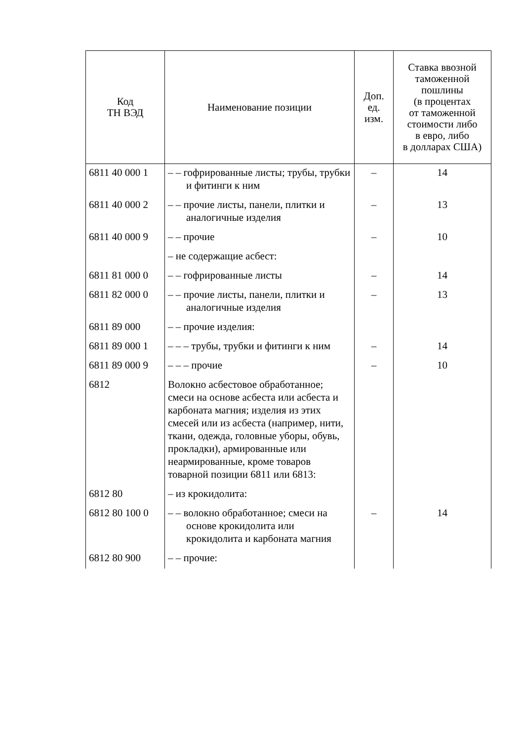| Код ТН ВЭД | Наименование позиции | Доп. ед. изм. | Ставка ввозной таможенной пошлины (в процентах от таможенной стоимости либо в евро, либо в долларах США) |
| --- | --- | --- | --- |
| 6811 40 000 1 | – – гофрированные листы; трубы, трубки и фитинги к ним | – | 14 |
| 6811 40 000 2 | – – прочие листы, панели, плитки и аналогичные изделия | – | 13 |
| 6811 40 000 9 | – – прочие | – | 10 |
| | – не содержащие асбест: | | |
| 6811 81 000 0 | – – гофрированные листы | – | 14 |
| 6811 82 000 0 | – – прочие листы, панели, плитки и аналогичные изделия | – | 13 |
| 6811 89 000 | – – прочие изделия: | | |
| 6811 89 000 1 | – – – трубы, трубки и фитинги к ним | – | 14 |
| 6811 89 000 9 | – – – прочие | – | 10 |
| 6812 | Волокно асбестовое обработанное; смеси на основе асбеста или асбеста и карбоната магния; изделия из этих смесей или из асбеста (например, нити, ткани, одежда, головные уборы, обувь, прокладки), армированные или неармированные, кроме товаров товарной позиции 6811 или 6813: | | |
| 6812 80 | – из крокидолита: | | |
| 6812 80 100 0 | – – волокно обработанное; смеси на основе крокидолита или крокидолита и карбоната магния | – | 14 |
| 6812 80 900 | – – прочие: | | |